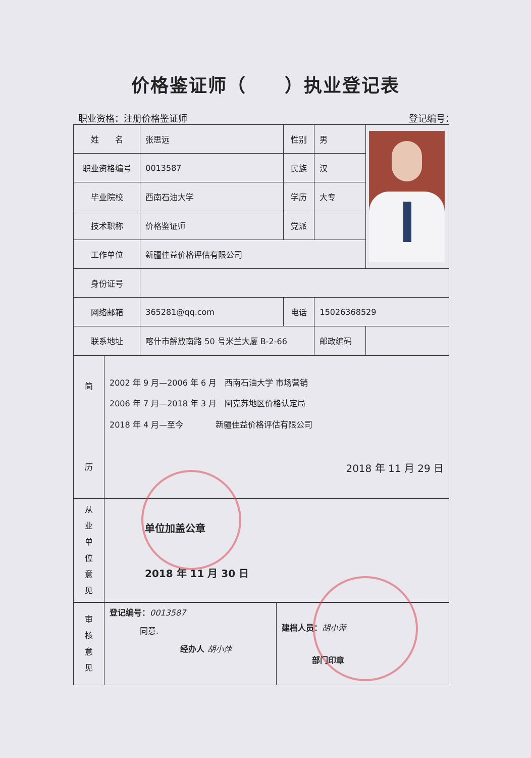价格鉴证师（　　）执业登记表
职业资格：注册价格鉴证师 登记编号：
| 姓 名 | 张思远 | 性别 | 男 | |
| 职业资格编号 | 0013587 | 民族 | 汉 | |
| 毕业院校 | 西南石油大学 | 学历 | 大专 | |
| 技术职称 | 价格鉴证师 | 党派 | | |
| 工作单位 | 新疆佳益价格评估有限公司 | | | |
| 身份证号 | | | | |
| 网络邮箱 | 365281@qq.com | 电话 | 15026368529 | |
| 联系地址 | 喀什市解放南路 50 号米兰大厦 B-2-66 | | 邮政编码 | |
| 简 历 | 2002 年 9 月—2006 年 6 月 西南石油大学 市场营销 2006 年 7 月—2018 年 3 月 阿克苏地区价格认定局 2018 年 4 月—至今 新疆佳益价格评估有限公司 2018 年 11 月 29 日 |
| 从 业 单 位 意 见 | 单位加盖公章 2018 年 11 月 30 日 |
| 审 核 意 见 | 登记编号： 0013587 同意. 经办人 胡小萍 | 建档人员： 胡小萍 部门印章 |